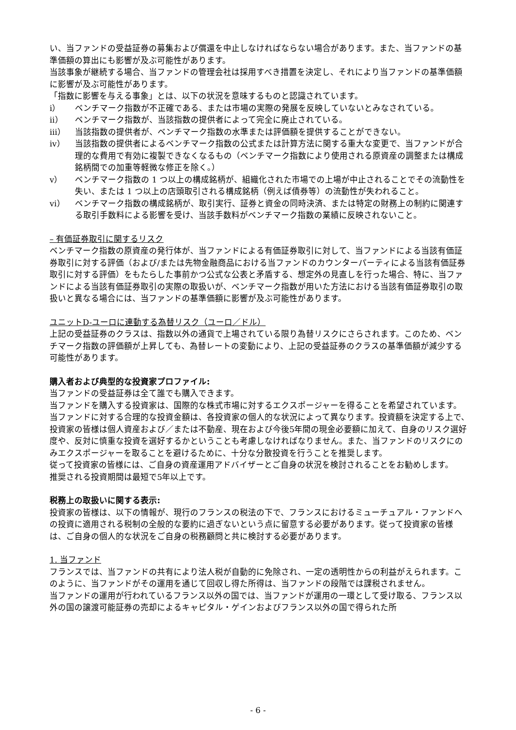い、当ファンドの受益証券の募集および償還を中止しなければならない場合があります。また、当ファンドの基準価額の算出にも影響が及ぶ可能性があります。
当該事象が継続する場合、当ファンドの管理会社は採用すべき措置を決定し、それにより当ファンドの基準価額に影響が及ぶ可能性があります。
「指数に影響を与える事象」とは、以下の状況を意味するものと認識されています。
ⅰ） ベンチマーク指数が不正確である、または市場の実際の発展を反映していないとみなされている。
ⅱ） ベンチマーク指数が、当該指数の提供者によって完全に廃止されている。
ⅲ） 当該指数の提供者が、ベンチマーク指数の水準または評価額を提供することができない。
ⅳ） 当該指数の提供者によるベンチマーク指数の公式または計算方法に関する重大な変更で、当ファンドが合理的な費用で有効に複製できなくなるもの（ベンチマーク指数により使用される原資産の調整または構成銘柄間での加重等軽微な修正を除く。）
ⅴ） ベンチマーク指数の 1 つ以上の構成銘柄が、組織化された市場での上場が中止されることでその流動性を失い、または 1 つ以上の店頭取引される構成銘柄（例えば債券等）の流動性が失われること。
ⅵ） ベンチマーク指数の構成銘柄が、取引実行、証券と資金の同時決済、または特定の財務上の制約に関連する取引手数料による影響を受け、当該手数料がベンチマーク指数の業績に反映されないこと。
– 有価証券取引に関するリスク
ベンチマーク指数の原資産の発行体が、当ファンドによる有価証券取引に対して、当ファンドによる当該有価証券取引に対する評価（および/または先物金融商品における当ファンドのカウンターパーティによる当該有価証券取引に対する評価）をもたらした事前かつ公式な公表と矛盾する、想定外の見直しを行った場合、特に、当ファンドによる当該有価証券取引の実際の取扱いが、ベンチマーク指数が用いた方法における当該有価証券取引の取扱いと異なる場合には、当ファンドの基準価額に影響が及ぶ可能性があります。
ユニットD-ユーロに連動する為替リスク（ユーロ／ドル）
上記の受益証券のクラスは、指数以外の通貨で上場されている限り為替リスクにさらされます。このため、ベンチマーク指数の評価額が上昇しても、為替レートの変動により、上記の受益証券のクラスの基準価額が減少する可能性があります。
購入者および典型的な投資家プロファイル:
当ファンドの受益証券は全て誰でも購入できます。
当ファンドを購入する投資家は、国際的な株式市場に対するエクスポージャーを得ることを希望されています。
当ファンドに対する合理的な投資金額は、各投資家の個人的な状況によって異なります。投資額を決定する上で、投資家の皆様は個人資産および／または不動産、現在および今後5年間の現金必要額に加えて、自身のリスク選好度や、反対に慎重な投資を選好するかということも考慮しなければなりません。また、当ファンドのリスクにのみエクスポージャーを取ることを避けるために、十分な分散投資を行うことを推奨します。
従って投資家の皆様には、ご自身の資産運用アドバイザーとご自身の状況を検討されることをお勧めします。
推奨される投資期間は最短で5年以上です。
税務上の取扱いに関する表示:
投資家の皆様は、以下の情報が、現行のフランスの税法の下で、フランスにおけるミューチュアル・ファンドへの投資に適用される税制の全般的な要約に過ぎないという点に留意する必要があります。従って投資家の皆様は、ご自身の個人的な状況をご自身の税務顧問と共に検討する必要があります。
1. 当ファンド
フランスでは、当ファンドの共有により法人税が自動的に免除され、一定の透明性からの利益がえられます。このように、当ファンドがその運用を通じて回収し得た所得は、当ファンドの段階では課税されません。
当ファンドの運用が行われているフランス以外の国では、当ファンドが運用の一環として受け取る、フランス以外の国の譲渡可能証券の売却によるキャピタル・ゲインおよびフランス以外の国で得られた所
- 6 -